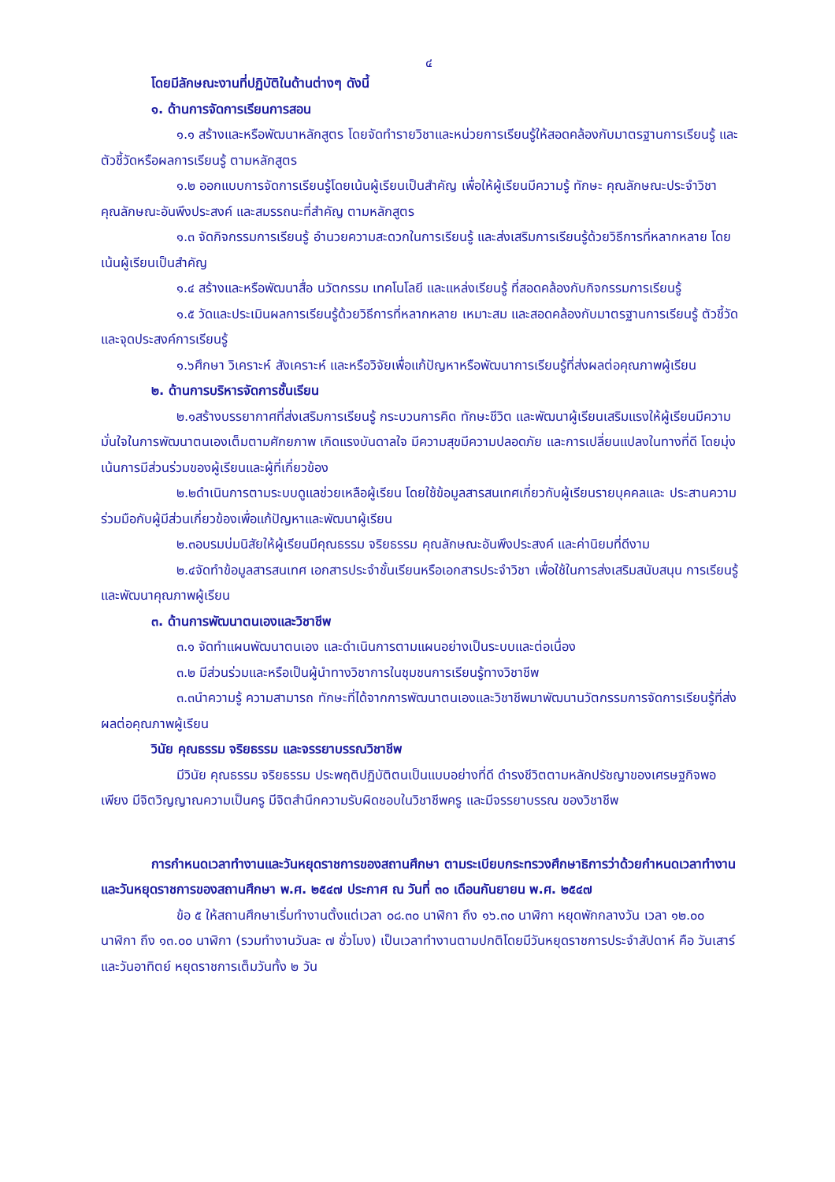๔
โดยมีลักษณะงานที่ปฏิบัติในด้านต่างๆ ดังนี้
๑. ด้านการจัดการเรียนการสอน
๑.๑ สร้างและหรือพัฒนาหลักสูตร โดยจัดทำรายวิชาและหน่วยการเรียนรู้ให้สอดคล้องกับมาตรฐานการเรียนรู้ และตัวชี้วัดหรือผลการเรียนรู้ ตามหลักสูตร
๑.๒ ออกแบบการจัดการเรียนรู้โดยเน้นผู้เรียนเป็นสำคัญ เพื่อให้ผู้เรียนมีความรู้ ทักษะ คุณลักษณะประจำวิชา คุณลักษณะอันพึงประสงค์ และสมรรถนะที่สำคัญ ตามหลักสูตร
๑.๓ จัดกิจกรรมการเรียนรู้ อำนวยความสะดวกในการเรียนรู้ และส่งเสริมการเรียนรู้ด้วยวิธีการที่หลากหลาย โดยเน้นผู้เรียนเป็นสำคัญ
๑.๔ สร้างและหรือพัฒนาสื่อ นวัตกรรม เทคโนโลยี และแหล่งเรียนรู้ ที่สอดคล้องกับกิจกรรมการเรียนรู้
๑.๕ วัดและประเมินผลการเรียนรู้ด้วยวิธีการที่หลากหลาย เหมาะสม และสอดคล้องกับมาตรฐานการเรียนรู้ ตัวชี้วัด และจุดประสงค์การเรียนรู้
๑.๖ศึกษา วิเคราะห์ สังเคราะห์ และหรือวิจัยเพื่อแก้ปัญหาหรือพัฒนาการเรียนรู้ที่ส่งผลต่อคุณภาพผู้เรียน
๒. ด้านการบริหารจัดการชั้นเรียน
๒.๑สร้างบรรยากาศที่ส่งเสริมการเรียนรู้ กระบวนการคิด ทักษะชีวิต และพัฒนาผู้เรียนเสริมแรงให้ผู้เรียนมีความมั่นใจในการพัฒนาตนเองเต็มตามศักยภาพ เกิดแรงบันดาลใจ มีความสุขมีความปลอดภัย และการเปลี่ยนแปลงในทางที่ดี โดยมุ่งเน้นการมีส่วนร่วมของผู้เรียนและผู้ที่เกี่ยวข้อง
๒.๒ดำเนินการตามระบบดูแลช่วยเหลือผู้เรียน โดยใช้ข้อมูลสารสนเทศเกี่ยวกับผู้เรียนรายบุคคลและ ประสานความร่วมมือกับผู้มีส่วนเกี่ยวข้องเพื่อแก้ปัญหาและพัฒนาผู้เรียน
๒.๓อบรมบ่มนิสัยให้ผู้เรียนมีคุณธรรม จริยธรรม คุณลักษณะอันพึงประสงค์ และค่านิยมที่ดีงาม
๒.๔จัดทำข้อมูลสารสนเทศ เอกสารประจำชั้นเรียนหรือเอกสารประจำวิชา เพื่อใช้ในการส่งเสริมสนับสนุน การเรียนรู้และพัฒนาคุณภาพผู้เรียน
๓. ด้านการพัฒนาตนเองและวิชาชีพ
๓.๑ จัดทำแผนพัฒนาตนเอง และดำเนินการตามแผนอย่างเป็นระบบและต่อเนื่อง
๓.๒ มีส่วนร่วมและหรือเป็นผู้นำทางวิชาการในชุมชนการเรียนรู้ทางวิชาชีพ
๓.๓นำความรู้ ความสามารถ ทักษะที่ได้จากการพัฒนาตนเองและวิชาชีพมาพัฒนานวัตกรรมการจัดการเรียนรู้ที่ส่งผลต่อคุณภาพผู้เรียน
วินัย คุณธรรม จริยธรรม และจรรยาบรรณวิชาชีพ
มีวินัย คุณธรรม จริยธรรม ประพฤติปฏิบัติตนเป็นแบบอย่างที่ดี ดำรงชีวิตตามหลักปรัชญาของเศรษฐกิจพอเพียง มีจิตวิญญาณความเป็นครู มีจิตสำนึกความรับผิดชอบในวิชาชีพครู และมีจรรยาบรรณ ของวิชาชีพ
การกำหนดเวลาทำงานและวันหยุดราชการของสถานศึกษา ตามระเบียบกระทรวงศึกษาธิการว่าด้วยกำหนดเวลาทำงานและวันหยุดราชการของสถานศึกษา พ.ศ. ๒๕๔๗ ประกาศ ณ วันที่ ๓๐ เดือนกันยายน พ.ศ. ๒๕๔๗
ข้อ ๕ ให้สถานศึกษาเริ่มทำงานตั้งแต่เวลา ๐๘.๓๐ นาฬิกา ถึง ๑๖.๓๐ นาฬิกา หยุดพักกลางวัน เวลา ๑๒.๐๐ นาฬิกา ถึง ๑๓.๐๐ นาฬิกา (รวมทำงานวันละ ๗ ชั่วโมง) เป็นเวลาทำงานตามปกติโดยมีวันหยุดราชการประจำสัปดาห์ คือ วันเสาร์ และวันอาทิตย์ หยุดราชการเต็มวันทั้ง ๒ วัน